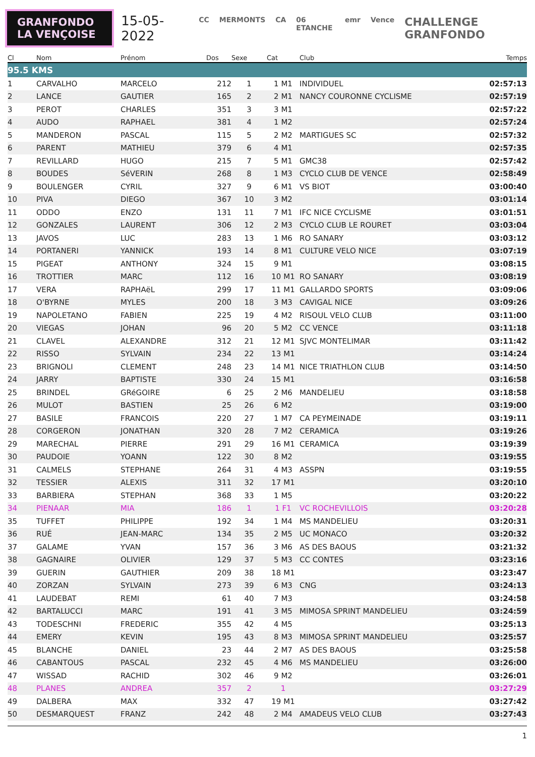GRANFONDO
LA VENÇOISE
15-05-2022
CC MERMONTS CA 06 ETANCHE emr Vence CHALLENGE GRANFONDO
| Cl | Nom | Prénom | Dos | Sexe | Cat | Club | Temps |
| --- | --- | --- | --- | --- | --- | --- | --- |
| 95.5 KMS | | | | | | | |
| 1 | CARVALHO | MARCELO | 212 | 1 | 1 M1 | INDIVIDUEL | 02:57:13 |
| 2 | LANCE | GAUTIER | 165 | 2 | 2 M1 | NANCY COURONNE CYCLISME | 02:57:19 |
| 3 | PEROT | CHARLES | 351 | 3 | 3 M1 | | 02:57:22 |
| 4 | AUDO | RAPHAEL | 381 | 4 | 1 M2 | | 02:57:24 |
| 5 | MANDERON | PASCAL | 115 | 5 | 2 M2 | MARTIGUES SC | 02:57:32 |
| 6 | PARENT | MATHIEU | 379 | 6 | 4 M1 | | 02:57:35 |
| 7 | REVILLARD | HUGO | 215 | 7 | 5 M1 | GMC38 | 02:57:42 |
| 8 | BOUDES | SéVERIN | 268 | 8 | 1 M3 | CYCLO CLUB DE VENCE | 02:58:49 |
| 9 | BOULENGER | CYRIL | 327 | 9 | 6 M1 | VS BIOT | 03:00:40 |
| 10 | PIVA | DIEGO | 367 | 10 | 3 M2 | | 03:01:14 |
| 11 | ODDO | ENZO | 131 | 11 | 7 M1 | IFC NICE CYCLISME | 03:01:51 |
| 12 | GONZALES | LAURENT | 306 | 12 | 2 M3 | CYCLO CLUB LE ROURET | 03:03:04 |
| 13 | JAVOS | LUC | 283 | 13 | 1 M6 | RO SANARY | 03:03:12 |
| 14 | PORTANERI | YANNICK | 193 | 14 | 8 M1 | CULTURE VELO NICE | 03:07:19 |
| 15 | PIGEAT | ANTHONY | 324 | 15 | 9 M1 | | 03:08:15 |
| 16 | TROTTIER | MARC | 112 | 16 | 10 M1 | RO SANARY | 03:08:19 |
| 17 | VERA | RAPHAëL | 299 | 17 | 11 M1 | GALLARDO SPORTS | 03:09:06 |
| 18 | O'BYRNE | MYLES | 200 | 18 | 3 M3 | CAVIGAL NICE | 03:09:26 |
| 19 | NAPOLETANO | FABIEN | 225 | 19 | 4 M2 | RISOUL VELO CLUB | 03:11:00 |
| 20 | VIEGAS | JOHAN | 96 | 20 | 5 M2 | CC VENCE | 03:11:18 |
| 21 | CLAVEL | ALEXANDRE | 312 | 21 | 12 M1 | SJVC MONTELIMAR | 03:11:42 |
| 22 | RISSO | SYLVAIN | 234 | 22 | 13 M1 | | 03:14:24 |
| 23 | BRIGNOLI | CLEMENT | 248 | 23 | 14 M1 | NICE TRIATHLON CLUB | 03:14:50 |
| 24 | JARRY | BAPTISTE | 330 | 24 | 15 M1 | | 03:16:58 |
| 25 | BRINDEL | GRéGOIRE | 6 | 25 | 2 M6 | MANDELIEU | 03:18:58 |
| 26 | MULOT | BASTIEN | 25 | 26 | 6 M2 | | 03:19:00 |
| 27 | BASILE | FRANCOIS | 220 | 27 | 1 M7 | CA PEYMEINADE | 03:19:11 |
| 28 | CORGERON | JONATHAN | 320 | 28 | 7 M2 | CERAMICA | 03:19:26 |
| 29 | MARECHAL | PIERRE | 291 | 29 | 16 M1 | CERAMICA | 03:19:39 |
| 30 | PAUDOIE | YOANN | 122 | 30 | 8 M2 | | 03:19:55 |
| 31 | CALMELS | STEPHANE | 264 | 31 | 4 M3 | ASSPN | 03:19:55 |
| 32 | TESSIER | ALEXIS | 311 | 32 | 17 M1 | | 03:20:10 |
| 33 | BARBIERA | STEPHAN | 368 | 33 | 1 M5 | | 03:20:22 |
| 34 | PIENAAR | MIA | 186 | 1 | 1 F1 | VC ROCHEVILLOIS | 03:20:28 |
| 35 | TUFFET | PHILIPPE | 192 | 34 | 1 M4 | MS MANDELIEU | 03:20:31 |
| 36 | RUÉ | JEAN-MARC | 134 | 35 | 2 M5 | UC MONACO | 03:20:32 |
| 37 | GALAME | YVAN | 157 | 36 | 3 M6 | AS DES BAOUS | 03:21:32 |
| 38 | GAGNAIRE | OLIVIER | 129 | 37 | 5 M3 | CC CONTES | 03:23:16 |
| 39 | GUERIN | GAUTHIER | 209 | 38 | 18 M1 | | 03:23:47 |
| 40 | ZORZAN | SYLVAIN | 273 | 39 | 6 M3 | CNG | 03:24:13 |
| 41 | LAUDEBAT | REMI | 61 | 40 | 7 M3 | | 03:24:58 |
| 42 | BARTALUCCI | MARC | 191 | 41 | 3 M5 | MIMOSA SPRINT MANDELIEU | 03:24:59 |
| 43 | TODESCHNI | FREDERIC | 355 | 42 | 4 M5 | | 03:25:13 |
| 44 | EMERY | KEVIN | 195 | 43 | 8 M3 | MIMOSA SPRINT MANDELIEU | 03:25:57 |
| 45 | BLANCHE | DANIEL | 23 | 44 | 2 M7 | AS DES BAOUS | 03:25:58 |
| 46 | CABANTOUS | PASCAL | 232 | 45 | 4 M6 | MS MANDELIEU | 03:26:00 |
| 47 | WISSAD | RACHID | 302 | 46 | 9 M2 | | 03:26:01 |
| 48 | PLANES | ANDREA | 357 | 2 | 1 | | 03:27:29 |
| 49 | DALBERA | MAX | 332 | 47 | 19 M1 | | 03:27:42 |
| 50 | DESMARQUEST | FRANZ | 242 | 48 | 2 M4 | AMADEUS VELO CLUB | 03:27:43 |
1